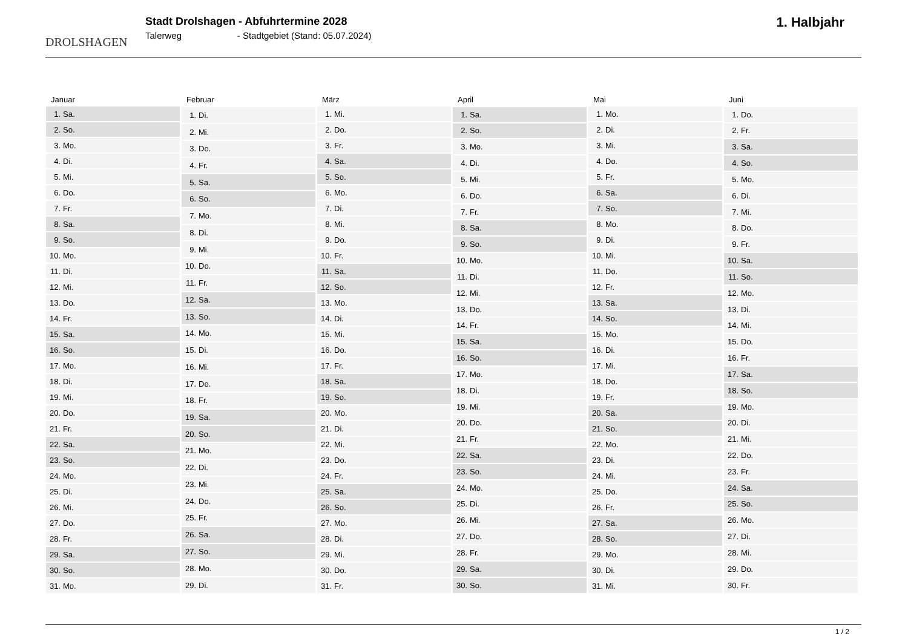DROLSHAGEN
Stadt Drolshagen - Abfuhrtermine 2028
Talerweg - Stadtgebiet (Stand: 05.07.2024)
1. Halbjahr
| Januar |
| --- |
| 1. Sa. |
| 2. So. |
| 3. Mo. |
| 4. Di. |
| 5. Mi. |
| 6. Do. |
| 7. Fr. |
| 8. Sa. |
| 9. So. |
| 10. Mo. |
| 11. Di. |
| 12. Mi. |
| 13. Do. |
| 14. Fr. |
| 15. Sa. |
| 16. So. |
| 17. Mo. |
| 18. Di. |
| 19. Mi. |
| 20. Do. |
| 21. Fr. |
| 22. Sa. |
| 23. So. |
| 24. Mo. |
| 25. Di. |
| 26. Mi. |
| 27. Do. |
| 28. Fr. |
| 29. Sa. |
| 30. So. |
| 31. Mo. |
| Februar |
| --- |
| 1. Di. |
| 2. Mi. |
| 3. Do. |
| 4. Fr. |
| 5. Sa. |
| 6. So. |
| 7. Mo. |
| 8. Di. |
| 9. Mi. |
| 10. Do. |
| 11. Fr. |
| 12. Sa. |
| 13. So. |
| 14. Mo. |
| 15. Di. |
| 16. Mi. |
| 17. Do. |
| 18. Fr. |
| 19. Sa. |
| 20. So. |
| 21. Mo. |
| 22. Di. |
| 23. Mi. |
| 24. Do. |
| 25. Fr. |
| 26. Sa. |
| 27. So. |
| 28. Mo. |
| 29. Di. |
| März |
| --- |
| 1. Mi. |
| 2. Do. |
| 3. Fr. |
| 4. Sa. |
| 5. So. |
| 6. Mo. |
| 7. Di. |
| 8. Mi. |
| 9. Do. |
| 10. Fr. |
| 11. Sa. |
| 12. So. |
| 13. Mo. |
| 14. Di. |
| 15. Mi. |
| 16. Do. |
| 17. Fr. |
| 18. Sa. |
| 19. So. |
| 20. Mo. |
| 21. Di. |
| 22. Mi. |
| 23. Do. |
| 24. Fr. |
| 25. Sa. |
| 26. So. |
| 27. Mo. |
| 28. Di. |
| 29. Mi. |
| 30. Do. |
| 31. Fr. |
| April |
| --- |
| 1. Sa. |
| 2. So. |
| 3. Mo. |
| 4. Di. |
| 5. Mi. |
| 6. Do. |
| 7. Fr. |
| 8. Sa. |
| 9. So. |
| 10. Mo. |
| 11. Di. |
| 12. Mi. |
| 13. Do. |
| 14. Fr. |
| 15. Sa. |
| 16. So. |
| 17. Mo. |
| 18. Di. |
| 19. Mi. |
| 20. Do. |
| 21. Fr. |
| 22. Sa. |
| 23. So. |
| 24. Mo. |
| 25. Di. |
| 26. Mi. |
| 27. Do. |
| 28. Fr. |
| 29. Sa. |
| 30. So. |
| Mai |
| --- |
| 1. Mo. |
| 2. Di. |
| 3. Mi. |
| 4. Do. |
| 5. Fr. |
| 6. Sa. |
| 7. So. |
| 8. Mo. |
| 9. Di. |
| 10. Mi. |
| 11. Do. |
| 12. Fr. |
| 13. Sa. |
| 14. So. |
| 15. Mo. |
| 16. Di. |
| 17. Mi. |
| 18. Do. |
| 19. Fr. |
| 20. Sa. |
| 21. So. |
| 22. Mo. |
| 23. Di. |
| 24. Mi. |
| 25. Do. |
| 26. Fr. |
| 27. Sa. |
| 28. So. |
| 29. Mo. |
| 30. Di. |
| 31. Mi. |
| Juni |
| --- |
| 1. Do. |
| 2. Fr. |
| 3. Sa. |
| 4. So. |
| 5. Mo. |
| 6. Di. |
| 7. Mi. |
| 8. Do. |
| 9. Fr. |
| 10. Sa. |
| 11. So. |
| 12. Mo. |
| 13. Di. |
| 14. Mi. |
| 15. Do. |
| 16. Fr. |
| 17. Sa. |
| 18. So. |
| 19. Mo. |
| 20. Di. |
| 21. Mi. |
| 22. Do. |
| 23. Fr. |
| 24. Sa. |
| 25. So. |
| 26. Mo. |
| 27. Di. |
| 28. Mi. |
| 29. Do. |
| 30. Fr. |
1 / 2